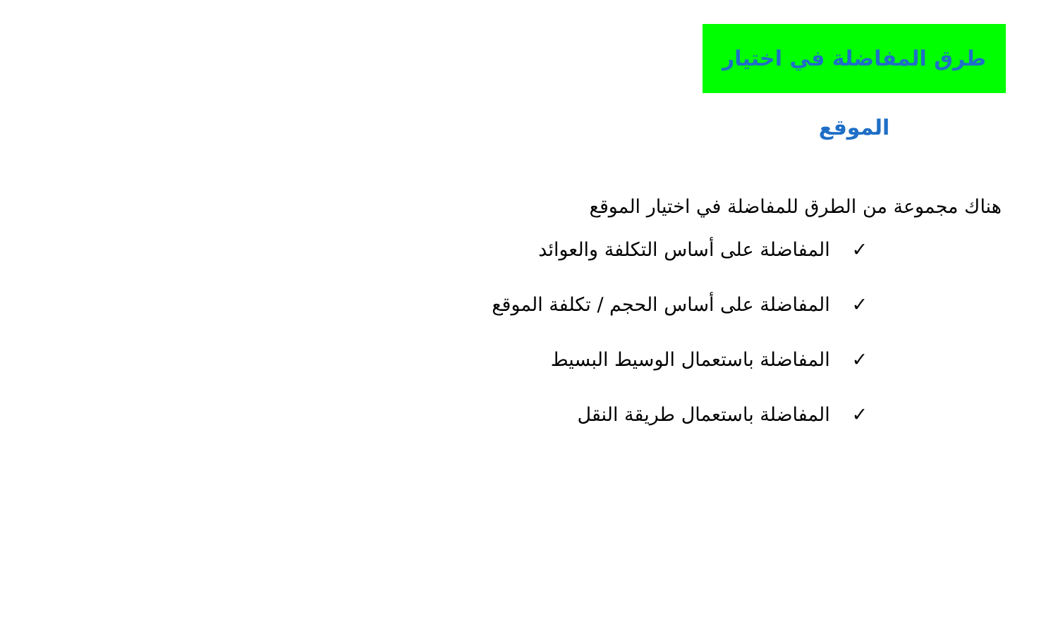طرق المفاضلة في اختيار الموقع
هناك مجموعة من الطرق للمفاضلة في اختيار الموقع
✓ المفاضلة على أساس التكلفة والعوائد
✓ المفاضلة على أساس الحجم / تكلفة الموقع
✓ المفاضلة باستعمال الوسيط البسيط
✓ المفاضلة باستعمال طريقة النقل